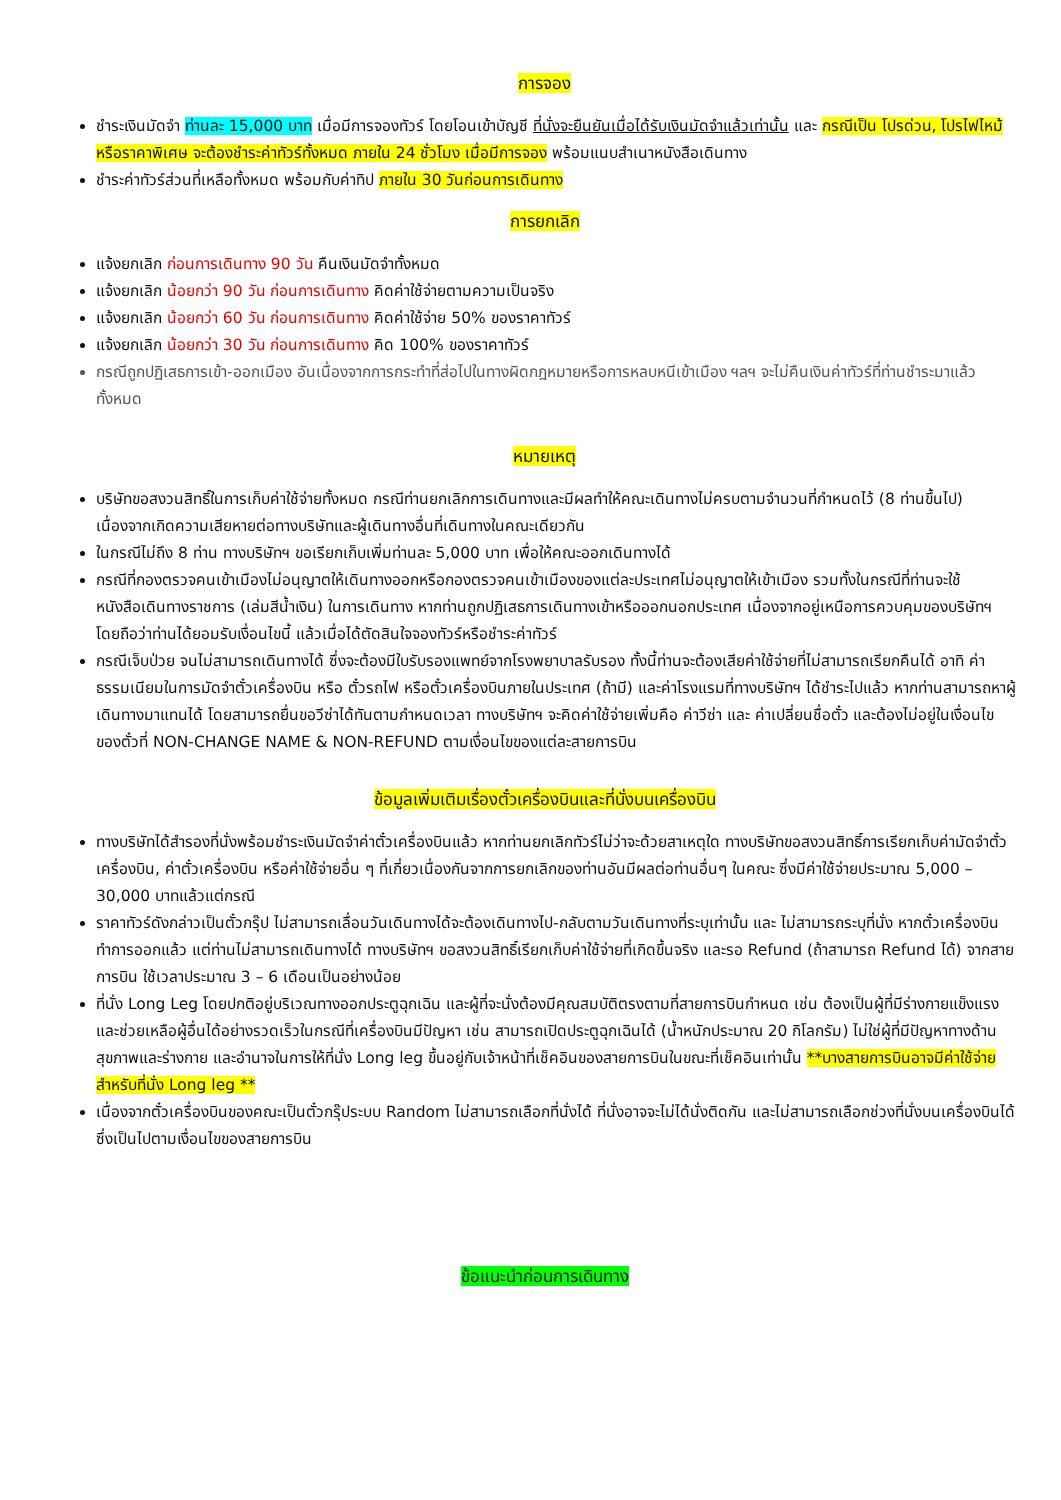การจอง
ชำระเงินมัดจำ ท่านละ 15,000 บาท เมื่อมีการจองทัวร์ โดยโอนเข้าบัญชี ที่นั่งจะยืนยันเมื่อได้รับเงินมัดจำแล้วเท่านั้น และ กรณีเป็น โปรด่วน, โปรไฟไหม้ หรือราคาพิเศษ จะต้องชำระค่าทัวร์ทั้งหมด ภายใน 24 ชั่วโมง เมื่อมีการจอง พร้อมแนบสำเนาหนังสือเดินทาง
ชำระค่าทัวร์ส่วนที่เหลือทั้งหมด พร้อมกับค่าทิป ภายใน 30 วันก่อนการเดินทาง
การยกเลิก
แจ้งยกเลิก ก่อนการเดินทาง 90 วัน คืนเงินมัดจำทั้งหมด
แจ้งยกเลิก น้อยกว่า 90 วัน ก่อนการเดินทาง คิดค่าใช้จ่ายตามความเป็นจริง
แจ้งยกเลิก น้อยกว่า 60 วัน ก่อนการเดินทาง คิดค่าใช้จ่าย 50% ของราคาทัวร์
แจ้งยกเลิก น้อยกว่า 30 วัน ก่อนการเดินทาง คิด 100% ของราคาทัวร์
กรณีถูกปฏิเสธการเข้า-ออกเมือง อันเนื่องจากการกระทำที่ส่อไปในทางผิดกฎหมายหรือการหลบหนีเข้าเมือง ฯลฯ จะไม่คืนเงินค่าทัวร์ที่ท่านชำระมาแล้วทั้งหมด
หมายเหตุ
บริษัทขอสงวนสิทธิ์ในการเก็บค่าใช้จ่ายทั้งหมด กรณีท่านยกเลิกการเดินทางและมีผลทำให้คณะเดินทางไม่ครบตามจำนวนที่กำหนดไว้ (8 ท่านขึ้นไป) เนื่องจากเกิดความเสียหายต่อทางบริษัทและผู้เดินทางอื่นที่เดินทางในคณะเดียวกัน
ในกรณีไม่ถึง 8 ท่าน ทางบริษัทฯ ขอเรียกเก็บเพิ่มท่านละ 5,000 บาท เพื่อให้คณะออกเดินทางได้
กรณีที่กองตรวจคนเข้าเมืองไม่อนุญาตให้เดินทางออกหรือกองตรวจคนเข้าเมืองของแต่ละประเทศไม่อนุญาตให้เข้าเมือง รวมทั้งในกรณีที่ท่านจะใช้หนังสือเดินทางราชการ (เล่มสีน้ำเงิน) ในการเดินทาง หากท่านถูกปฏิเสธการเดินทางเข้าหรือออกนอกประเทศ เนื่องจากอยู่เหนือการควบคุมของบริษัทฯ โดยถือว่าท่านได้ยอมรับเงื่อนไขนี้ แล้วเมื่อได้ตัดสินใจจองทัวร์หรือชำระค่าทัวร์
กรณีเจ็บป่วย จนไม่สามารถเดินทางได้ ซึ่งจะต้องมีใบรับรองแพทย์จากโรงพยาบาลรับรอง ทั้งนี้ท่านจะต้องเสียค่าใช้จ่ายที่ไม่สามารถเรียกคืนได้ อาทิ ค่าธรรมเนียมในการมัดจำตั๋วเครื่องบิน หรือ ตั๋วรถไฟ หรือตั๋วเครื่องบินภายในประเทศ (ถ้ามี) และค่าโรงแรมที่ทางบริษัทฯ ได้ชำระไปแล้ว หากท่านสามารถหาผู้เดินทางมาแทนได้ โดยสามารถยื่นขอวีซ่าได้ทันตามกำหนดเวลา ทางบริษัทฯ จะคิดค่าใช้จ่ายเพิ่มคือ ค่าวีซ่า และ ค่าเปลี่ยนชื่อตั๋ว และต้องไม่อยู่ในเงื่อนไขของตั๋วที่ NON-CHANGE NAME & NON-REFUND ตามเงื่อนไขของแต่ละสายการบิน
ข้อมูลเพิ่มเติมเรื่องตั๋วเครื่องบินและที่นั่งบนเครื่องบิน
ทางบริษัทได้สำรองที่นั่งพร้อมชำระเงินมัดจำค่าตั๋วเครื่องบินแล้ว หากท่านยกเลิกทัวร์ไม่ว่าจะด้วยสาเหตุใด ทางบริษัทขอสงวนสิทธิ์การเรียกเก็บค่ามัดจำตั๋วเครื่องบิน, ค่าตั๋วเครื่องบิน หรือค่าใช้จ่ายอื่น ๆ ที่เกี่ยวเนื่องกันจากการยกเลิกของท่านอันมีผลต่อท่านอื่นๆ ในคณะ ซึ่งมีค่าใช้จ่ายประมาณ 5,000 – 30,000 บาทแล้วแต่กรณี
ราคาทัวร์ดังกล่าวเป็นตั๋วกรุ๊ป ไม่สามารถเลื่อนวันเดินทางได้จะต้องเดินทางไป-กลับตามวันเดินทางที่ระบุเท่านั้น และ ไม่สามารถระบุที่นั่ง หากตั๋วเครื่องบินทำการออกแล้ว แต่ท่านไม่สามารถเดินทางได้ ทางบริษัทฯ ขอสงวนสิทธิ์เรียกเก็บค่าใช้จ่ายที่เกิดขึ้นจริง และรอ Refund (ถ้าสามารถ Refund ได้) จากสายการบิน ใช้เวลาประมาณ 3 – 6 เดือนเป็นอย่างน้อย
ที่นั่ง Long Leg โดยปกติอยู่บริเวณทางออกประตูฉุกเฉิน และผู้ที่จะนั่งต้องมีคุณสมบัติตรงตามที่สายการบินกำหนด เช่น ต้องเป็นผู้ที่มีร่างกายแข็งแรง และช่วยเหลือผู้อื่นได้อย่างรวดเร็วในกรณีที่เครื่องบินมีปัญหา เช่น สามารถเปิดประตูฉุกเฉินได้ (น้ำหนักประมาณ 20 กิโลกรัม) ไม่ใช่ผู้ที่มีปัญหาทางด้านสุขภาพและร่างกาย และอำนาจในการให้ที่นั่ง Long leg ขึ้นอยู่กับเจ้าหน้าที่เช็คอินของสายการบินในขณะที่เช็คอินเท่านั้น **บางสายการบินอาจมีค่าใช้จ่ายสำหรับที่นั่ง Long leg **
เนื่องจากตั๋วเครื่องบินของคณะเป็นตั๋วกรุ๊ประบบ Random ไม่สามารถเลือกที่นั่งได้ ที่นั่งอาจจะไม่ได้นั่งติดกัน และไม่สามารถเลือกช่วงที่นั่งบนเครื่องบินได้ ซึ่งเป็นไปตามเงื่อนไขของสายการบิน
ข้อแนะนำก่อนการเดินทาง